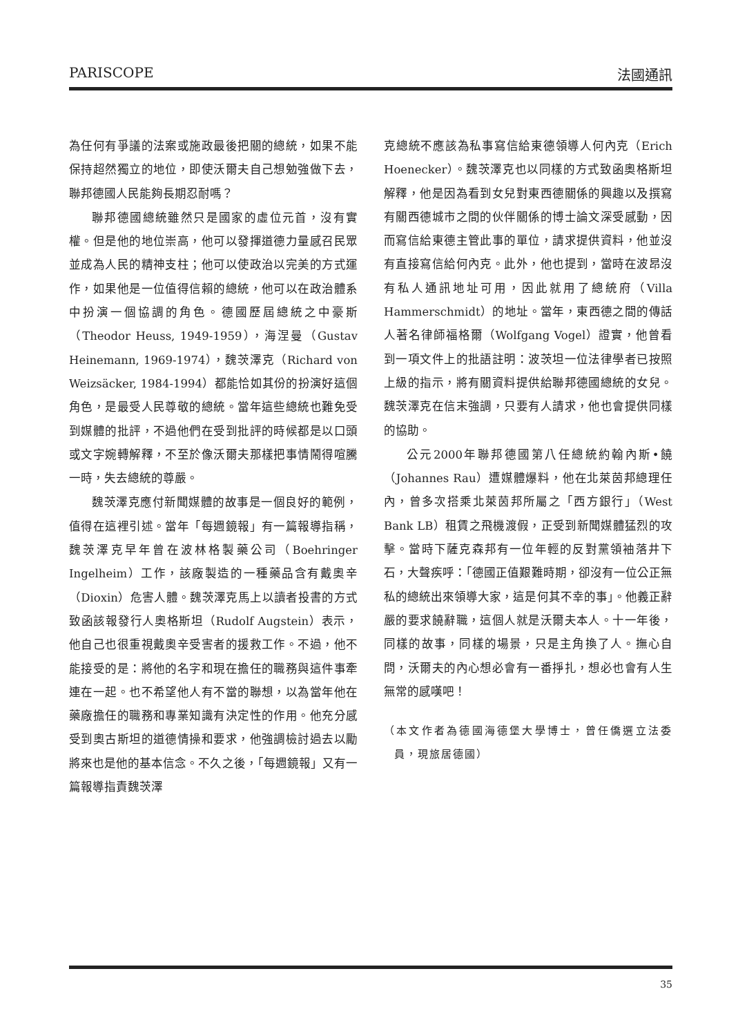PARISCOPE 法國通訊
為任何有爭議的法案或施政最後把關的總統，如果不能保持超然獨立的地位，即使沃爾夫自己想勉強做下去，聯邦德國人民能夠長期忍耐嗎？
聯邦德國總統雖然只是國家的虛位元首，沒有實權。但是他的地位崇高，他可以發揮道德力量感召民眾並成為人民的精神支柱；他可以使政治以完美的方式運作，如果他是一位值得信賴的總統，他可以在政治體系中扮演一個協調的角色。德國歷屆總統之中豪斯（Theodor Heuss, 1949-1959），海涅曼（Gustav Heinemann, 1969-1974），魏茨澤克（Richard von Weizsäcker, 1984-1994）都能恰如其份的扮演好這個角色，是最受人民尊敬的總統。當年這些總統也難免受到媒體的批評，不過他們在受到批評的時候都是以口頭或文字婉轉解釋，不至於像沃爾夫那樣把事情鬧得喧騰一時，失去總統的尊嚴。
魏茨澤克應付新聞媒體的故事是一個良好的範例，值得在這裡引述。當年「每週鏡報」有一篇報導指稱，魏茨澤克早年曾在波林格製藥公司（Boehringer Ingelheim）工作，該廠製造的一種藥品含有戴奧辛（Dioxin）危害人體。魏茨澤克馬上以讀者投書的方式致函該報發行人奧格斯坦（Rudolf Augstein）表示，他自己也很重視戴奧辛受害者的援救工作。不過，他不能接受的是：將他的名字和現在擔任的職務與這件事牽連在一起。也不希望他人有不當的聯想，以為當年他在藥廠擔任的職務和專業知識有決定性的作用。他充分感受到奧古斯坦的道德情操和要求，他強調檢討過去以勵將來也是他的基本信念。不久之後，「每週鏡報」又有一篇報導指責魏茨澤
克總統不應該為私事寫信給東德領導人何內克（Erich Hoenecker）。魏茨澤克也以同樣的方式致函奧格斯坦解釋，他是因為看到女兒對東西德關係的興趣以及撰寫有關西德城市之間的伙伴關係的博士論文深受感動，因而寫信給東德主管此事的單位，請求提供資料，他並沒有直接寫信給何內克。此外，他也提到，當時在波昂沒有私人通訊地址可用，因此就用了總統府（Villa Hammerschmidt）的地址。當年，東西德之間的傳話人著名律師福格爾（Wolfgang Vogel）證實，他曾看到一項文件上的批語註明：波茨坦一位法律學者已按照上級的指示，將有關資料提供給聯邦德國總統的女兒。魏茨澤克在信末強調，只要有人請求，他也會提供同樣的協助。
公元2000年聯邦德國第八任總統約翰內斯•饒（Johannes Rau）遭媒體爆料，他在北萊茵邦總理任內，曾多次搭乘北萊茵邦所屬之「西方銀行」（West Bank LB）租賃之飛機渡假，正受到新聞媒體猛烈的攻擊。當時下薩克森邦有一位年輕的反對黨領袖落井下石，大聲疾呼：「德國正值艱難時期，卻沒有一位公正無私的總統出來領導大家，這是何其不幸的事」。他義正辭嚴的要求饒辭職，這個人就是沃爾夫本人。十一年後，同樣的故事，同樣的場景，只是主角換了人。撫心自問，沃爾夫的內心想必會有一番掙扎，想必也會有人生無常的感嘆吧！
（本文作者為德國海德堡大學博士，曾任僑選立法委員，現旅居德國）
35